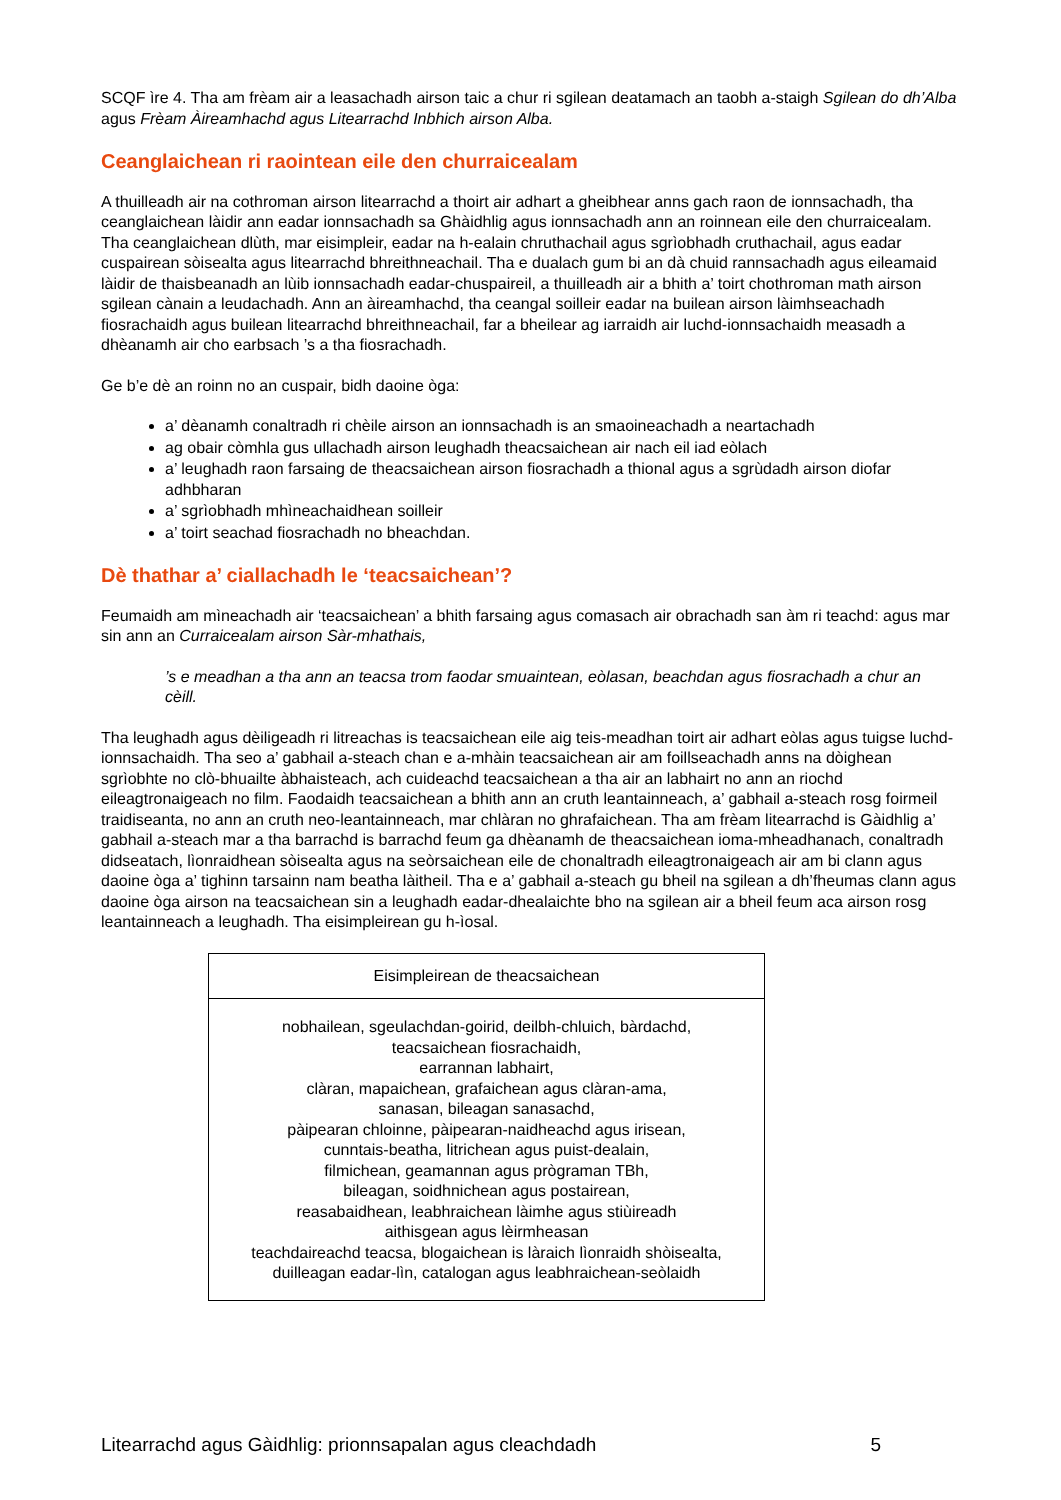SCQF ìre 4. Tha am frèam air a leasachadh airson taic a chur ri sgilean deatamach an taobh a-staigh Sgilean do dh’Alba agus Frèam Àireamhachd agus Litearrachd Inbhich airson Alba.
Ceanglaichean ri raointean eile den churraicealam
A thuilleadh air na cothroman airson litearrachd a thoirt air adhart a gheibhear anns gach raon de ionnsachadh, tha ceanglaichean làidir ann eadar ionnsachadh sa Ghàidhlig agus ionnsachadh ann an roinnean eile den churraicealam. Tha ceanglaichean dlùth, mar eisimpleir, eadar na h-ealain chruthachail agus sgrìobhadh cruthachail, agus eadar cuspairean sòisealta agus litearrachd bhreithneachail. Tha e dualach gum bi an dà chuid rannsachadh agus eileamaid làidir de thaisbeanadh an lùib ionnsachadh eadar-chuspaireil, a thuilleadh air a bhith a’ toirt chothroman math airson sgilean cànain a leudachadh. Ann an àireamhachd, tha ceangal soilleir eadar na builean airson làimhseachadh fiosrachaidh agus builean litearrachd bhreithneachail, far a bheilear ag iarraidh air luchd-ionnsachaidh measadh a dhèanamh air cho earbsach ’s a tha fiosrachadh.
Ge b’e dè an roinn no an cuspair, bidh daoine òga:
a’ dèanamh conaltradh ri chèile airson an ionnsachadh is an smaoineachadh a neartachadh
ag obair còmhla gus ullachadh airson leughadh theacsaichean air nach eil iad eòlach
a’ leughadh raon farsaing de theacsaichean airson fiosrachadh a thional agus a sgrùdadh airson diofar adhbharan
a’ sgrìobhadh mhìneachaidhean soilleir
a’ toirt seachad fiosrachadh no bheachdan.
Dè thathar a’ ciallachadh le ‘teacsaichean’?
Feumaidh am mìneachadh air ‘teacsaichean’ a bhith farsaing agus comasach air obrachadh san àm ri teachd: agus mar sin ann an Curraicealam airson Sàr-mhathais,
’s e meadhan a tha ann an teacsa trom faodar smuaintean, eòlasan, beachdan agus fiosrachadh a chur an cèill.
Tha leughadh agus dèiligeadh ri litreachas is teacsaichean eile aig teis-meadhan toirt air adhart eòlas agus tuigse luchd-ionnsachaidh. Tha seo a’ gabhail a-steach chan e a-mhàin teacsaichean air am foillseachadh anns na dòighean sgrìobhte no clò-bhuailte àbhaisteach, ach cuideachd teacsaichean a tha air an labhairt no ann an riochd eileagtronaigeach no film. Faodaidh teacsaichean a bhith ann an cruth leantainneach, a’ gabhail a-steach rosg foirmeil traidiseanta, no ann an cruth neo-leantainneach, mar chlàran no ghrafaichean. Tha am frèam litearrachd is Gàidhlig a’ gabhail a-steach mar a tha barrachd is barrachd feum ga dhèanamh de theacsaichean ioma-mheadhanach, conaltradh didseatach, lìonraidhean sòisealta agus na seòrsaichean eile de chonaltradh eileagtronaigeach air am bi clann agus daoine òga a’ tighinn tarsainn nam beatha làitheil. Tha e a’ gabhail a-steach gu bheil na sgilean a dh’fheumas clann agus daoine òga airson na teacsaichean sin a leughadh eadar-dhealaichte bho na sgilean air a bheil feum aca airson rosg leantainneach a leughadh. Tha eisimpleirean gu h-ìosal.
| Eisimpleirean de theacsaichean |
| --- |
| nobhailean, sgeulachdan-goirid, deilbh-chluich, bàrdachd, teacsaichean fiosrachaidh, earrannan labhairt, clàran, mapaichean, grafaichean agus clàran-ama, sanasan, bileagan sanasachd, pàipearan chloinne, pàipearan-naidheachd agus irisean, cunntais-beatha, litrichean agus puist-dealain, filmichean, geamannan agus prògraman TBh, bileagan, soidhnichean agus postairean, reasabaidhean, leabhraichean làimhe agus stiùireadh aithisgean agus lèirmheasan teachdaireachd teacsa, blogaichean is làraich lìonraidh shòisealta, duilleagan eadar-lìn, catalogan agus leabhraichean-seòlaidh |
Litearrachd agus Gàidhlig: prionnsapalan agus cleachdadh 5